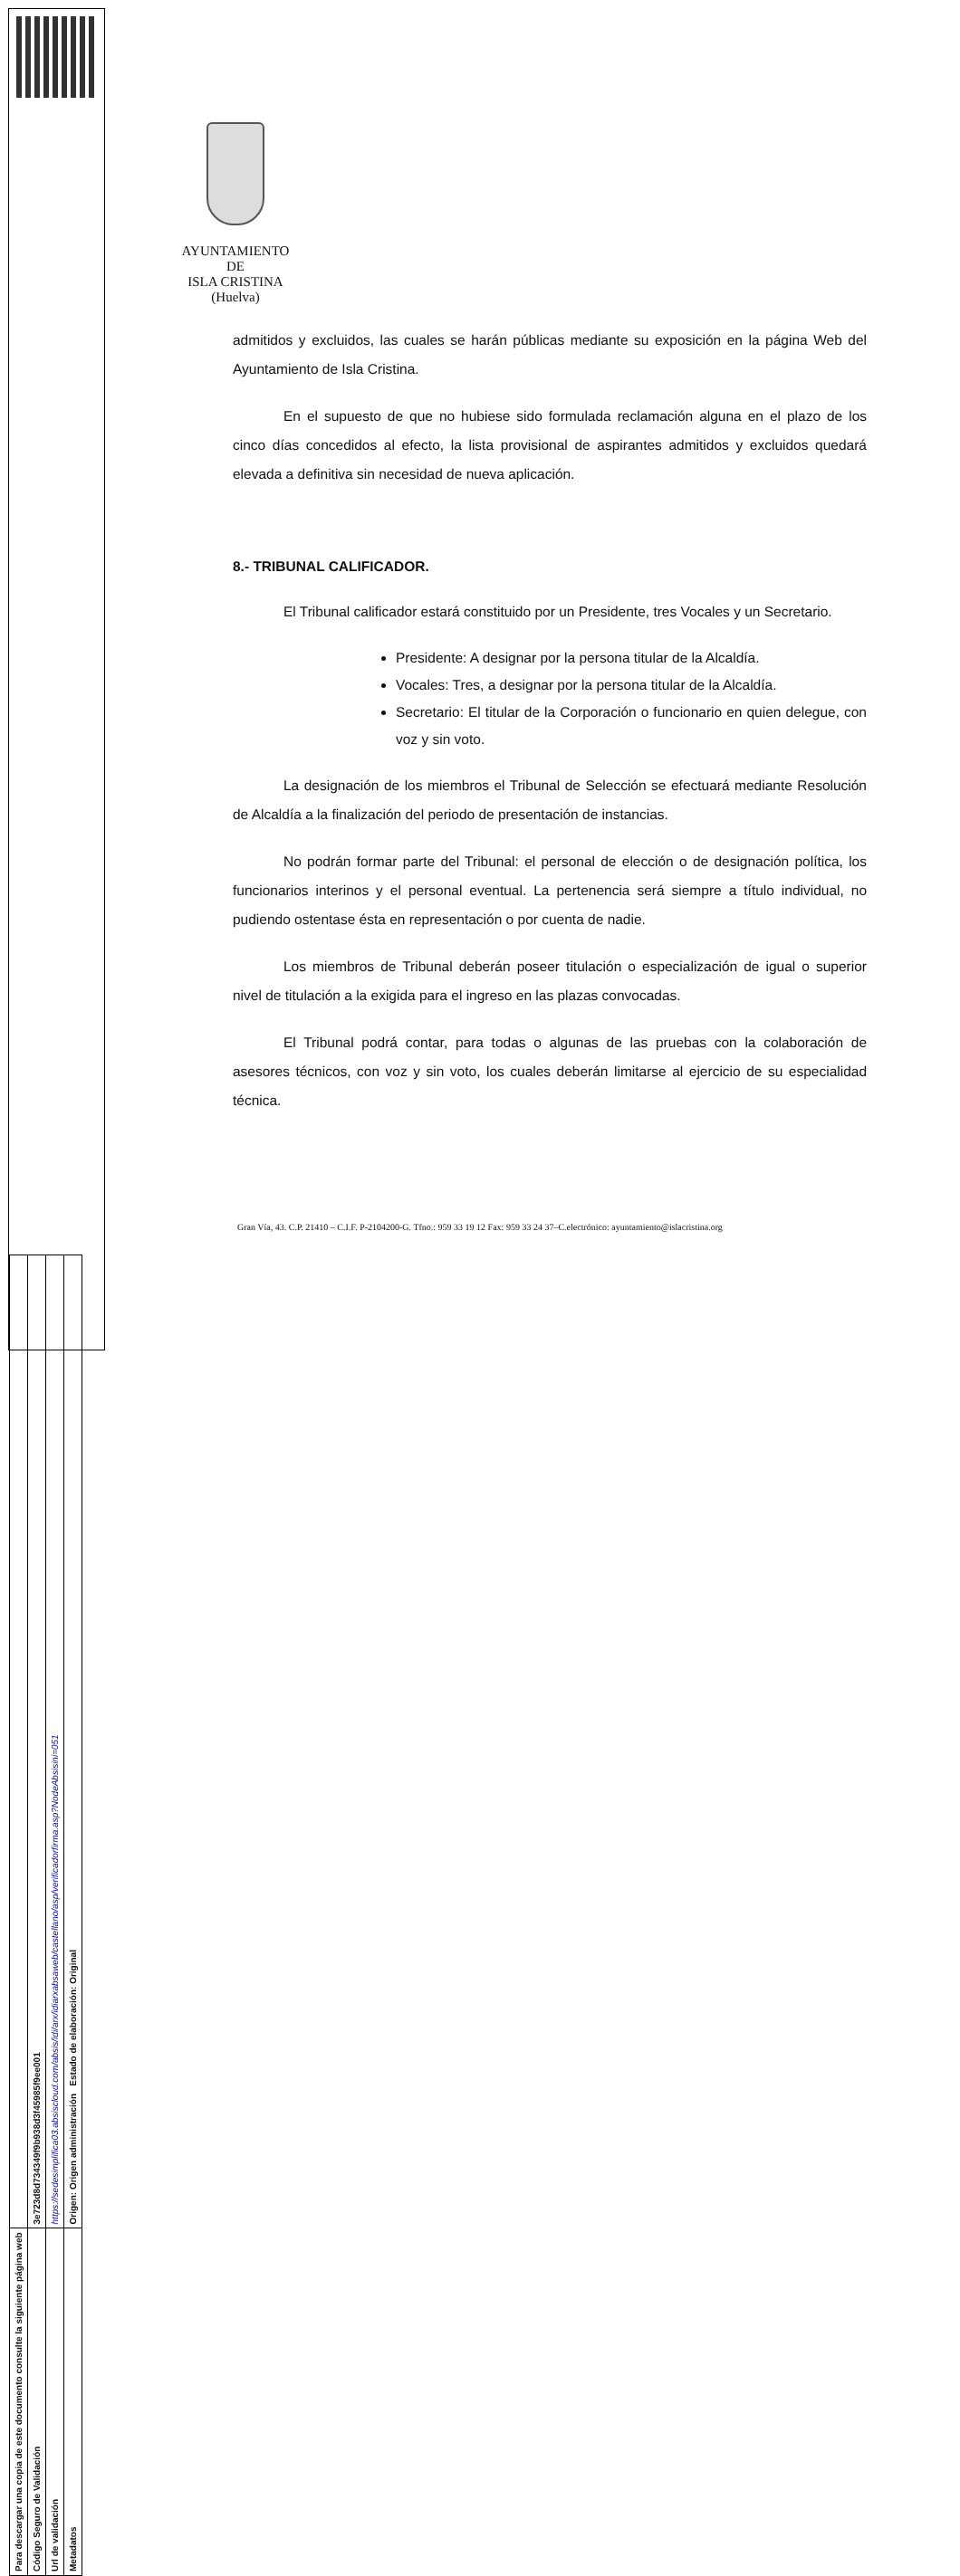| Para descargar una copia de este documento consulte la siguiente página web | |
| Código Seguro de Validación | 3e723d8d734349f9b938d3f45985f9ee001 |
| Url de validación | https://sedesimplifica03.absiscloud.com/absis/idi/arx/idiarxabsaweb/castellano/asp/verificadorfirma.asp?NodeAbsisini=051 |
| Metadatos | Origen: Origen administración Estado de elaboración: Original |
AYUNTAMIENTO
DE
ISLA CRISTINA
(Huelva)
admitidos y excluidos, las cuales se harán públicas mediante su exposición en la página Web del Ayuntamiento de Isla Cristina.
En el supuesto de que no hubiese sido formulada reclamación alguna en el plazo de los cinco días concedidos al efecto, la lista provisional de aspirantes admitidos y excluidos quedará elevada a definitiva sin necesidad de nueva aplicación.
8.- TRIBUNAL CALIFICADOR.
El Tribunal calificador estará constituido por un Presidente, tres Vocales y un Secretario.
Presidente: A designar por la persona titular de la Alcaldía.
Vocales: Tres, a designar por la persona titular de la Alcaldía.
Secretario: El titular de la Corporación o funcionario en quien delegue, con voz y sin voto.
La designación de los miembros el Tribunal de Selección se efectuará mediante Resolución de Alcaldía a la finalización del periodo de presentación de instancias.
No podrán formar parte del Tribunal: el personal de elección o de designación política, los funcionarios interinos y el personal eventual. La pertenencia será siempre a título individual, no pudiendo ostentase ésta en representación o por cuenta de nadie.
Los miembros de Tribunal deberán poseer titulación o especialización de igual o superior nivel de titulación a la exigida para el ingreso en las plazas convocadas.
El Tribunal podrá contar, para todas o algunas de las pruebas con la colaboración de asesores técnicos, con voz y sin voto, los cuales deberán limitarse al ejercicio de su especialidad técnica.
Gran Vía, 43. C.P. 21410 – C.I.F. P-2104200-G. Tfno.: 959 33 19 12 Fax: 959 33 24 37–C.electrónico: ayuntamiento@islacristina.org